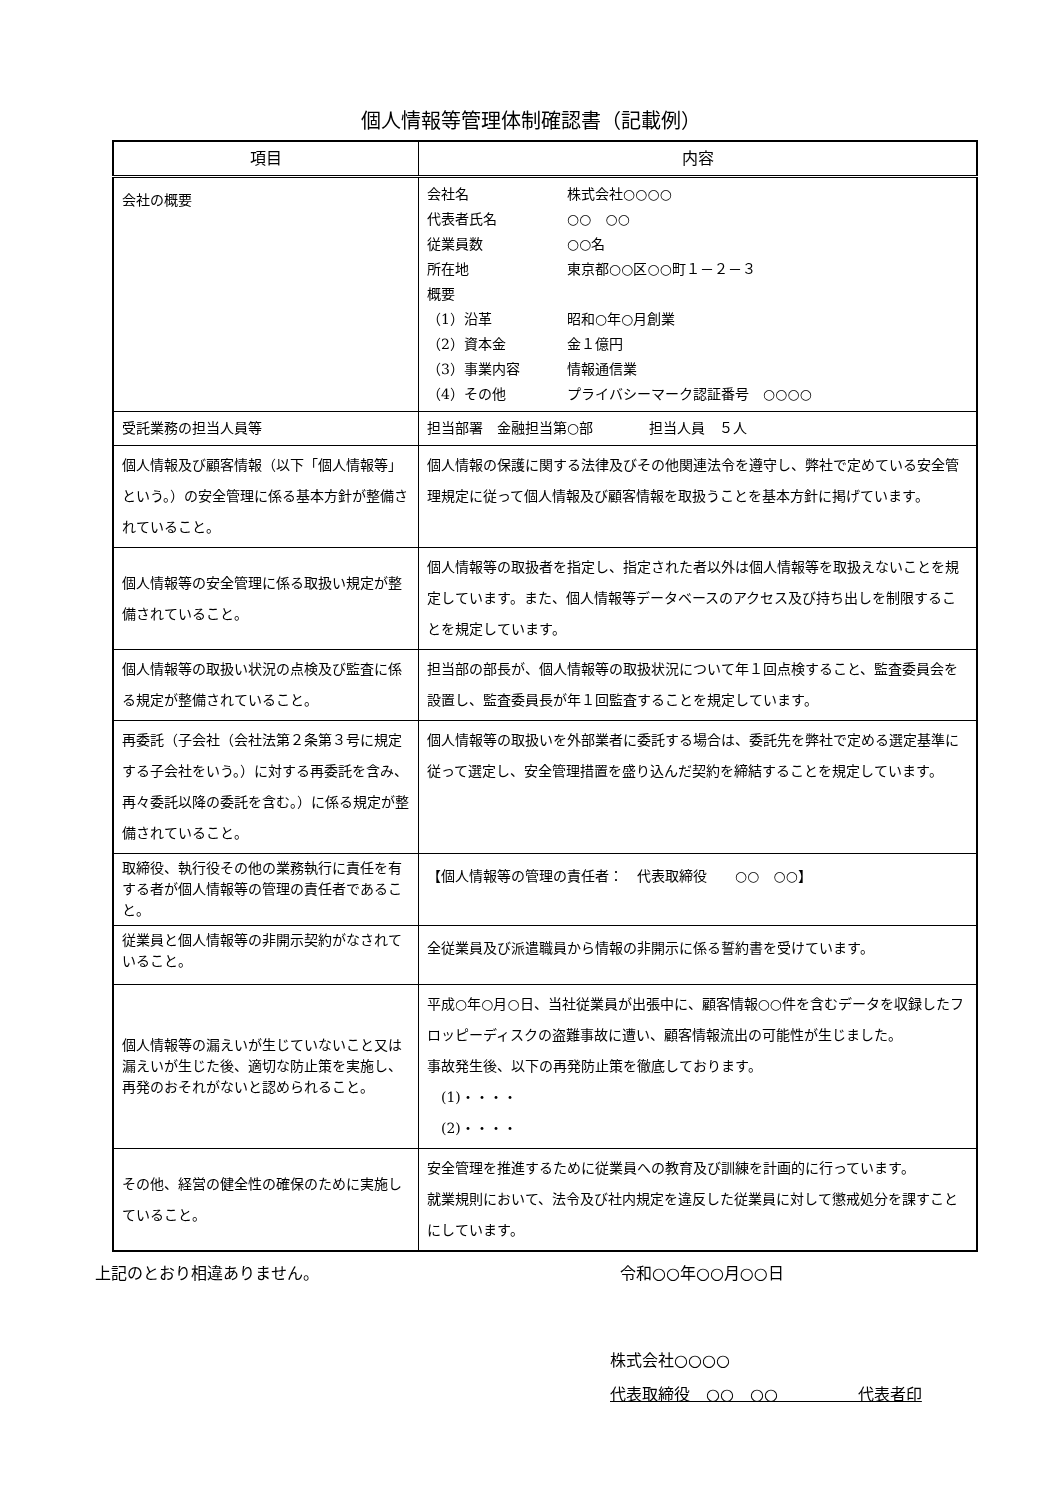個人情報等管理体制確認書（記載例）
| 項目 | 内容 |
| --- | --- |
| 会社の概要 | 会社名 株式会社○○○○ 代表者氏名 ○○ ○○ 従業員数 ○○名 所在地 東京都○○区○○町１－２－３ 概要 （1）沿革 昭和○年○月創業 （2）資本金 金１億円 （3）事業内容 情報通信業 （4）その他 プライバシーマーク認証番号 ○○○○ |
| 受託業務の担当人員等 | 担当部署 金融担当第○部 担当人員 ５人 |
| 個人情報及び顧客情報（以下「個人情報等」という。）の安全管理に係る基本方針が整備されていること。 | 個人情報の保護に関する法律及びその他関連法令を遵守し、弊社で定めている安全管理規定に従って個人情報及び顧客情報を取扱うことを基本方針に掲げています。 |
| 個人情報等の安全管理に係る取扱い規定が整備されていること。 | 個人情報等の取扱者を指定し、指定された者以外は個人情報等を取扱えないことを規定しています。また、個人情報等データベースのアクセス及び持ち出しを制限することを規定しています。 |
| 個人情報等の取扱い状況の点検及び監査に係る規定が整備されていること。 | 担当部の部長が、個人情報等の取扱状況について年１回点検すること、監査委員会を設置し、監査委員長が年１回監査することを規定しています。 |
| 再委託（子会社（会社法第２条第３号に規定する子会社をいう。）に対する再委託を含み、再々委託以降の委託を含む。）に係る規定が整備されていること。 | 個人情報等の取扱いを外部業者に委託する場合は、委託先を弊社で定める選定基準に従って選定し、安全管理措置を盛り込んだ契約を締結することを規定しています。 |
| 取締役、執行役その他の業務執行に責任を有する者が個人情報等の管理の責任者であること。 | 【個人情報等の管理の責任者： 代表取締役 ○○ ○○】 |
| 従業員と個人情報等の非開示契約がなされていること。 | 全従業員及び派遣職員から情報の非開示に係る誓約書を受けています。 |
| 個人情報等の漏えいが生じていないこと又は漏えいが生じた後、適切な防止策を実施し、再発のおそれがないと認められること。 | 平成○年○月○日、当社従業員が出張中に、顧客情報○○件を含むデータを収録したフロッピーディスクの盗難事故に遭い、顧客情報流出の可能性が生じました。 事故発生後、以下の再発防止策を徹底しております。 (1)・・・・ (2)・・・・ |
| その他、経営の健全性の確保のために実施していること。 | 安全管理を推進するために従業員への教育及び訓練を計画的に行っています。 就業規則において、法令及び社内規定を違反した従業員に対して懲戒処分を課すことにしています。 |
上記のとおり相違ありません。 令和○○年○○月○○日
株式会社○○○○
代表取締役　○○　○○　　　　　代表者印